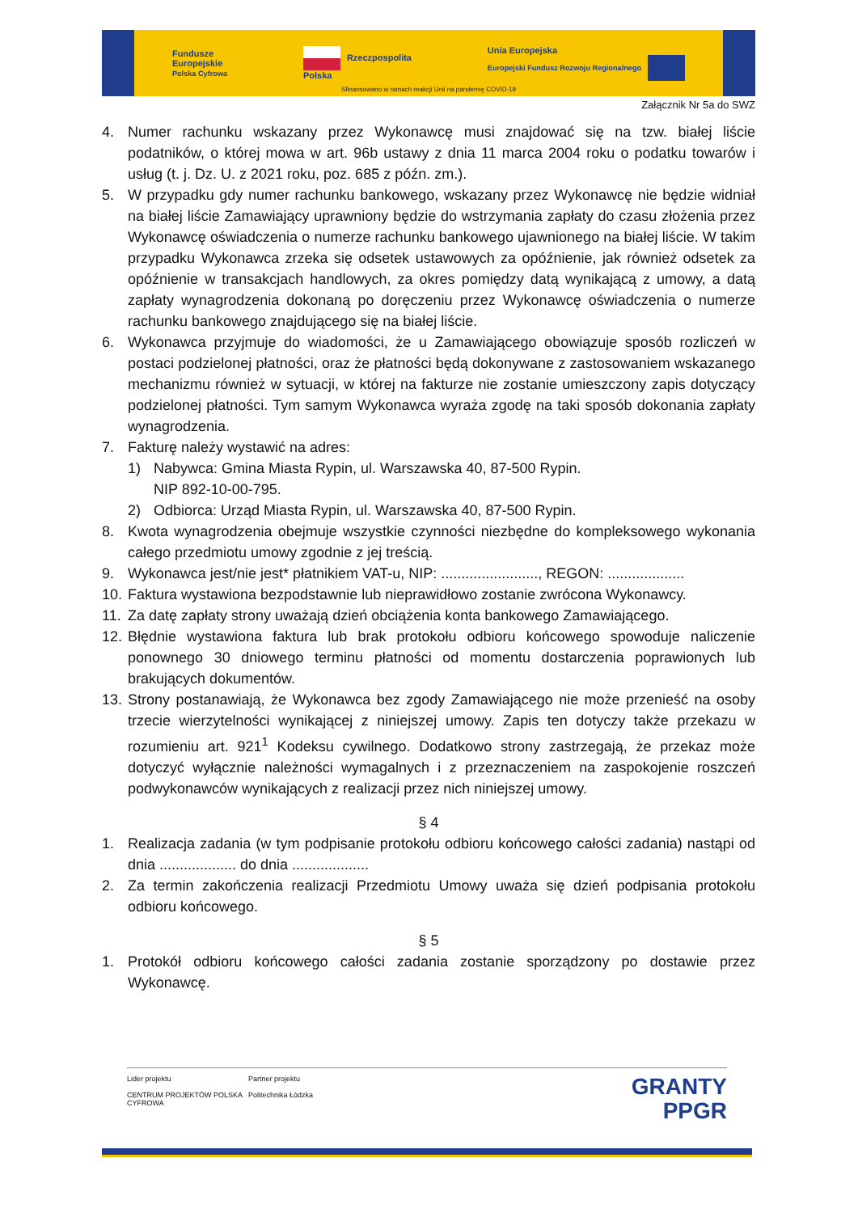Fundusze
Europejskie
Polska Cyfrowa Rzeczpospolita
Polska Unia Europejska
Europejski Fundusz Rozwoju Regionalnego
Sfinansowano w ramach reakcji Unii na pandemię COVID-19
Załącznik Nr 5a do SWZ
4. Numer rachunku wskazany przez Wykonawcę musi znajdować się na tzw. białej liście podatników, o której mowa w art. 96b ustawy z dnia 11 marca 2004 roku o podatku towarów i usług (t. j. Dz. U. z 2021 roku, poz. 685 z późn. zm.).
5. W przypadku gdy numer rachunku bankowego, wskazany przez Wykonawcę nie będzie widniał na białej liście Zamawiający uprawniony będzie do wstrzymania zapłaty do czasu złożenia przez Wykonawcę oświadczenia o numerze rachunku bankowego ujawnionego na białej liście. W takim przypadku Wykonawca zrzeka się odsetek ustawowych za opóźnienie, jak również odsetek za opóźnienie w transakcjach handlowych, za okres pomiędzy datą wynikającą z umowy, a datą zapłaty wynagrodzenia dokonaną po doręczeniu przez Wykonawcę oświadczenia o numerze rachunku bankowego znajdującego się na białej liście.
6. Wykonawca przyjmuje do wiadomości, że u Zamawiającego obowiązuje sposób rozliczeń w postaci podzielonej płatności, oraz że płatności będą dokonywane z zastosowaniem wskazanego mechanizmu również w sytuacji, w której na fakturze nie zostanie umieszczony zapis dotyczący podzielonej płatności. Tym samym Wykonawca wyraża zgodę na taki sposób dokonania zapłaty wynagrodzenia.
7. Fakturę należy wystawić na adres:
1) Nabywca: Gmina Miasta Rypin, ul. Warszawska 40, 87-500 Rypin.
NIP 892-10-00-795.
2) Odbiorca: Urząd Miasta Rypin, ul. Warszawska 40, 87-500 Rypin.
8. Kwota wynagrodzenia obejmuje wszystkie czynności niezbędne do kompleksowego wykonania całego przedmiotu umowy zgodnie z jej treścią.
9. Wykonawca jest/nie jest* płatnikiem VAT-u, NIP: ........................, REGON: ...................
10. Faktura wystawiona bezpodstawnie lub nieprawidłowo zostanie zwrócona Wykonawcy.
11. Za datę zapłaty strony uważają dzień obciążenia konta bankowego Zamawiającego.
12. Błędnie wystawiona faktura lub brak protokołu odbioru końcowego spowoduje naliczenie ponownego 30 dniowego terminu płatności od momentu dostarczenia poprawionych lub brakujących dokumentów.
13. Strony postanawiają, że Wykonawca bez zgody Zamawiającego nie może przenieść na osoby trzecie wierzytelności wynikającej z niniejszej umowy. Zapis ten dotyczy także przekazu w rozumieniu art. 921<sup>1</sup> Kodeksu cywilnego. Dodatkowo strony zastrzegają, że przekaz może dotyczyć wyłącznie należności wymagalnych i z przeznaczeniem na zaspokojenie roszczeń podwykonawców wynikających z realizacji przez nich niniejszej umowy.
§ 4
1. Realizacja zadania (w tym podpisanie protokołu odbioru końcowego całości zadania) nastąpi od dnia ................... do dnia ...................
2. Za termin zakończenia realizacji Przedmiotu Umowy uważa się dzień podpisania protokołu odbioru końcowego.
§ 5
1. Protokół odbioru końcowego całości zadania zostanie sporządzony po dostawie przez Wykonawcę.
Lider projektu
CENTRUM PROJEKTÓW POLSKA CYFROWA
Partner projektu
Politechnika Łódzka
GRANTY
PPGR